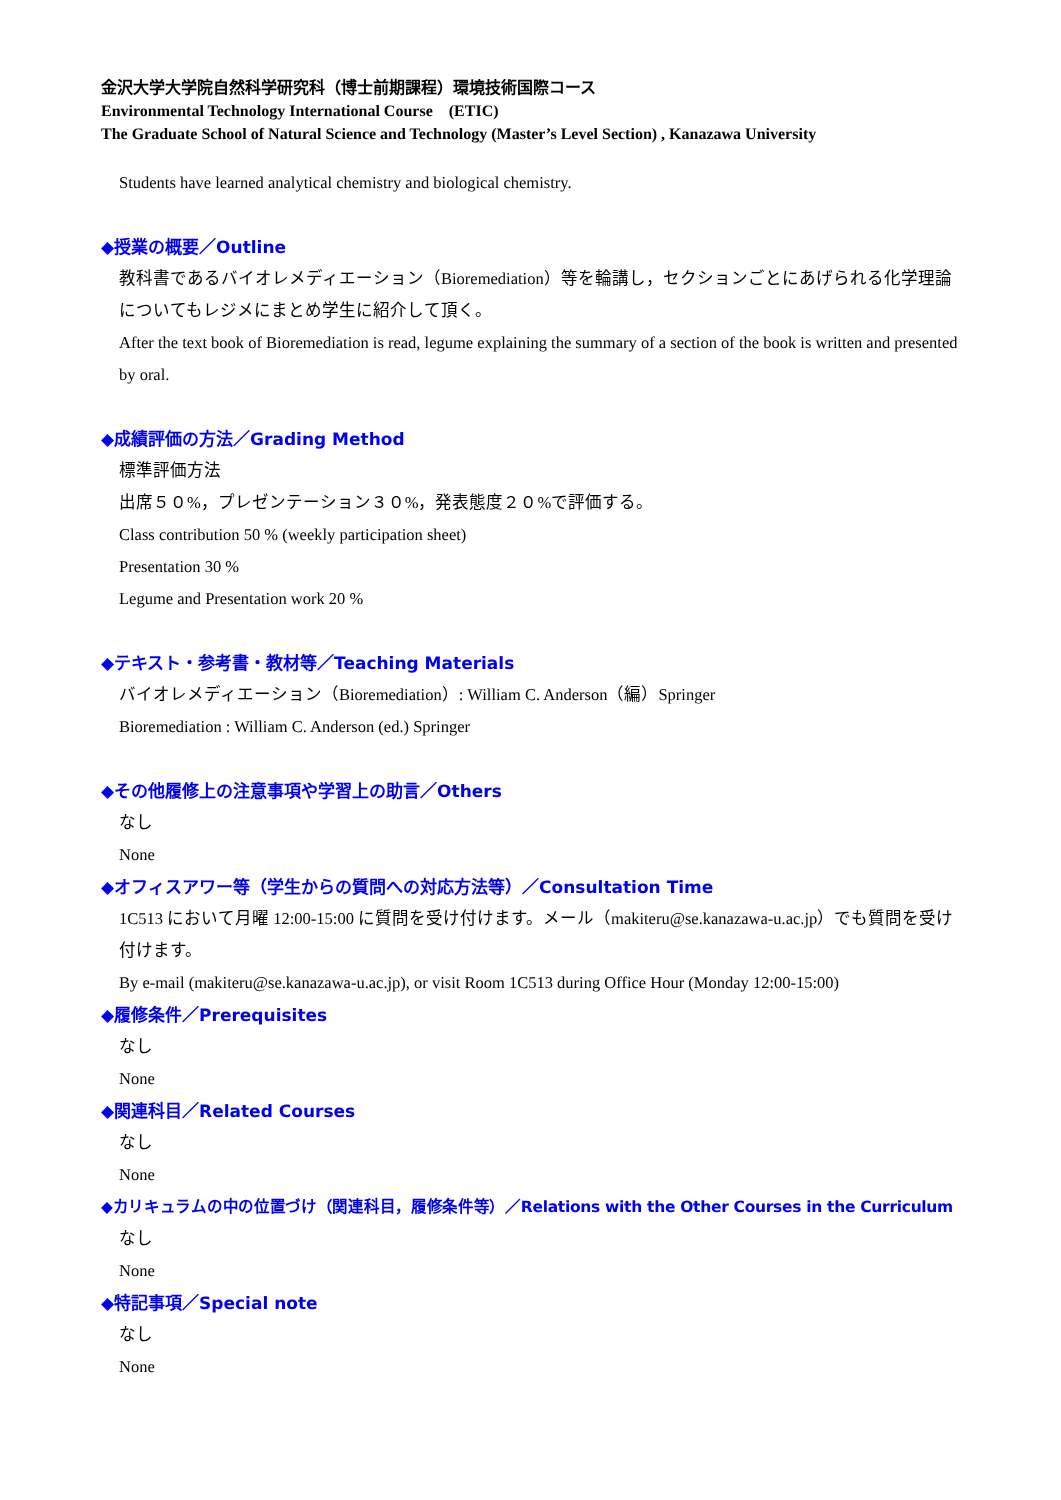金沢大学大学院自然科学研究科（博士前期課程）環境技術国際コース
Environmental Technology International Course　(ETIC)
The Graduate School of Natural Science and Technology (Master’s Level Section) , Kanazawa University
Students have learned analytical chemistry and biological chemistry.
◆授業の概要／Outline
教科書であるバイオレメディエーション（Bioremediation）等を輪講し，セクションごとにあげられる化学理論についてもレジメにまとめ学生に紹介して頂く。
After the text book of Bioremediation is read, legume explaining the summary of a section of the book is written and presented by oral.
◆成績評価の方法／Grading Method
標準評価方法
出席５０%，プレゼンテーション３０%，発表態度２０%で評価する。
Class contribution 50 % (weekly participation sheet)
Presentation 30 %
Legume and Presentation work 20 %
◆テキスト・参考書・教材等／Teaching Materials
バイオレメディエーション（Bioremediation）: William C. Anderson（編）Springer
Bioremediation : William C. Anderson (ed.) Springer
◆その他履修上の注意事項や学習上の助言／Others
なし
None
◆オフィスアワー等（学生からの質問への対応方法等）／Consultation Time
1C513 において月曜 12:00-15:00 に質問を受け付けます。メール（makiteru@se.kanazawa-u.ac.jp）でも質問を受け付けます。
By e-mail (makiteru@se.kanazawa-u.ac.jp), or visit Room 1C513 during Office Hour (Monday 12:00-15:00)
◆履修条件／Prerequisites
なし
None
◆関連科目／Related Courses
なし
None
◆カリキュラムの中の位置づけ（関連科目，履修条件等）／Relations with the Other Courses in the Curriculum
なし
None
◆特記事項／Special note
なし
None